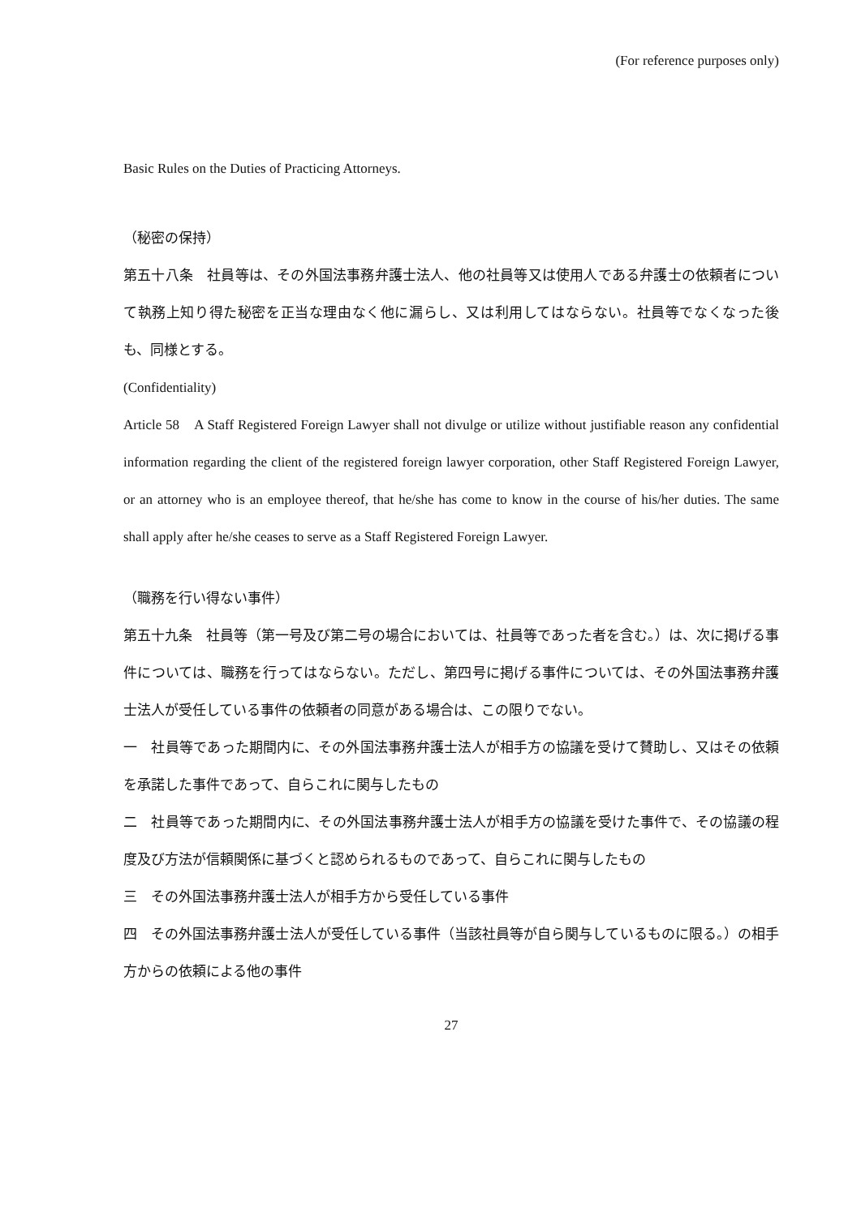(For reference purposes only)
Basic Rules on the Duties of Practicing Attorneys.
（秘密の保持）
第五十八条　社員等は、その外国法事務弁護士法人、他の社員等又は使用人である弁護士の依頼者について執務上知り得た秘密を正当な理由なく他に漏らし、又は利用してはならない。社員等でなくなった後も、同様とする。
(Confidentiality)
Article 58　A Staff Registered Foreign Lawyer shall not divulge or utilize without justifiable reason any confidential information regarding the client of the registered foreign lawyer corporation, other Staff Registered Foreign Lawyer, or an attorney who is an employee thereof, that he/she has come to know in the course of his/her duties. The same shall apply after he/she ceases to serve as a Staff Registered Foreign Lawyer.
（職務を行い得ない事件）
第五十九条　社員等（第一号及び第二号の場合においては、社員等であった者を含む。）は、次に掲げる事件については、職務を行ってはならない。ただし、第四号に掲げる事件については、その外国法事務弁護士法人が受任している事件の依頼者の同意がある場合は、この限りでない。
一　社員等であった期間内に、その外国法事務弁護士法人が相手方の協議を受けて賛助し、又はその依頼を承諾した事件であって、自らこれに関与したもの
二　社員等であった期間内に、その外国法事務弁護士法人が相手方の協議を受けた事件で、その協議の程度及び方法が信頼関係に基づくと認められるものであって、自らこれに関与したもの
三　その外国法事務弁護士法人が相手方から受任している事件
四　その外国法事務弁護士法人が受任している事件（当該社員等が自ら関与しているものに限る。）の相手方からの依頼による他の事件
27